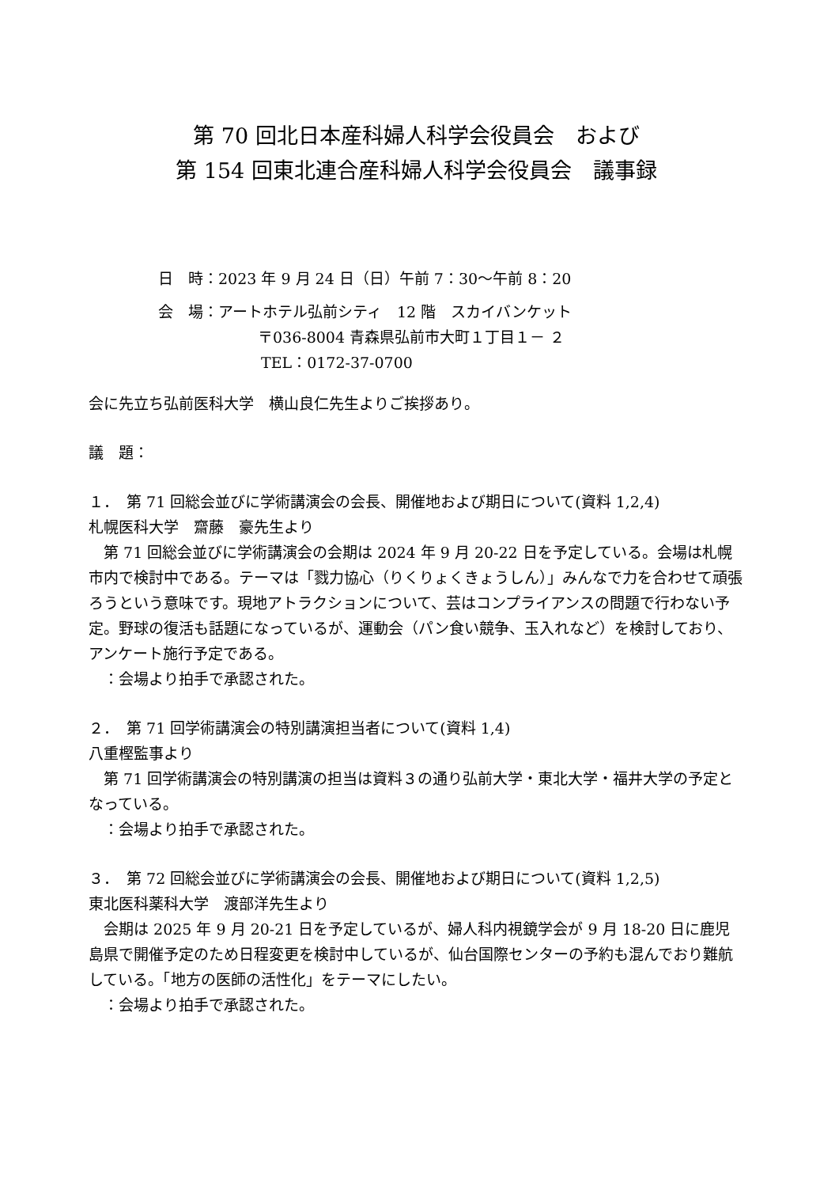第 70 回北日本産科婦人科学会役員会　および
第 154 回東北連合産科婦人科学会役員会　議事録
日　時：2023 年 9 月 24 日（日）午前 7：30～午前 8：20
会　場：アートホテル弘前シティ　12 階　スカイバンケット
〒036-8004 青森県弘前市大町１丁目１－ ２
TEL：0172-37-0700
会に先立ち弘前医科大学　横山良仁先生よりご挨拶あり。
議　題：
１．　第 71 回総会並びに学術講演会の会長、開催地および期日について(資料 1,2,4)
札幌医科大学　齋藤　豪先生より
　第 71 回総会並びに学術講演会の会期は 2024 年 9 月 20-22 日を予定している。会場は札幌市内で検討中である。テーマは「戮力協心（りくりょくきょうしん）」みんなで力を合わせて頑張ろうという意味です。現地アトラクションについて、芸はコンプライアンスの問題で行わない予定。野球の復活も話題になっているが、運動会（パン食い競争、玉入れなど）を検討しており、アンケート施行予定である。
　：会場より拍手で承認された。
２．　第 71 回学術講演会の特別講演担当者について(資料 1,4)
八重樫監事より
　第 71 回学術講演会の特別講演の担当は資料３の通り弘前大学・東北大学・福井大学の予定となっている。
　：会場より拍手で承認された。
３．　第 72 回総会並びに学術講演会の会長、開催地および期日について(資料 1,2,5)
東北医科薬科大学　渡部洋先生より
　会期は 2025 年 9 月 20-21 日を予定しているが、婦人科内視鏡学会が 9 月 18-20 日に鹿児島県で開催予定のため日程変更を検討中しているが、仙台国際センターの予約も混んでおり難航している。「地方の医師の活性化」をテーマにしたい。
　：会場より拍手で承認された。